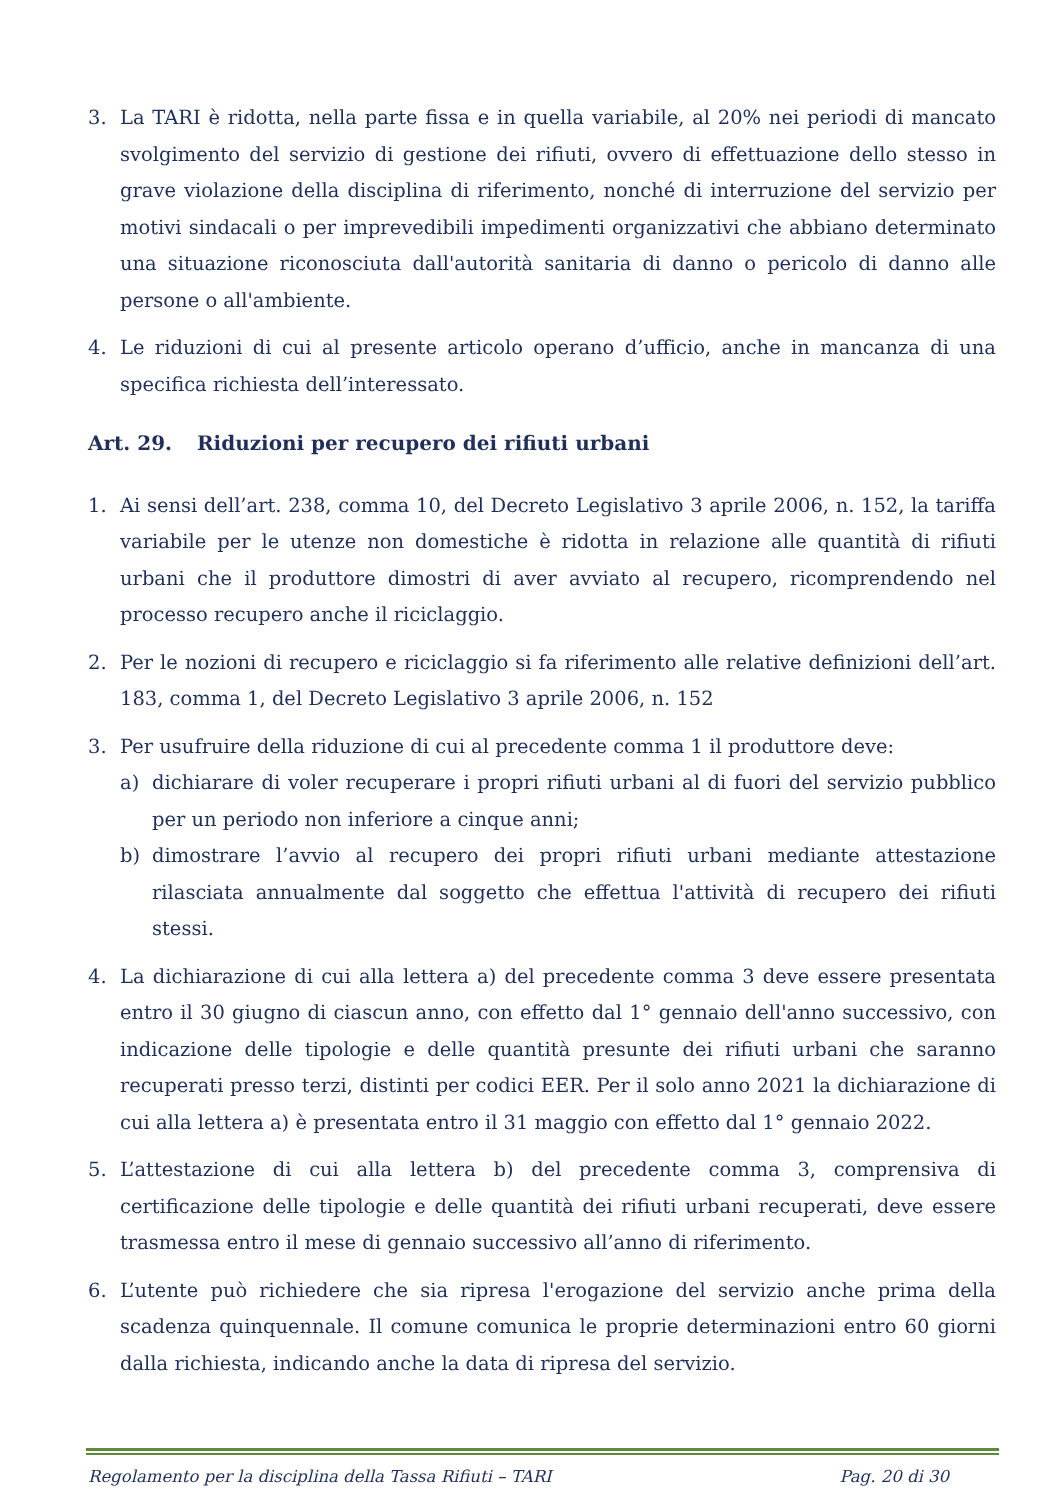3. La TARI è ridotta, nella parte fissa e in quella variabile, al 20% nei periodi di mancato svolgimento del servizio di gestione dei rifiuti, ovvero di effettuazione dello stesso in grave violazione della disciplina di riferimento, nonché di interruzione del servizio per motivi sindacali o per imprevedibili impedimenti organizzativi che abbiano determinato una situazione riconosciuta dall'autorità sanitaria di danno o pericolo di danno alle persone o all'ambiente.
4. Le riduzioni di cui al presente articolo operano d’ufficio, anche in mancanza di una specifica richiesta dell’interessato.
Art. 29. Riduzioni per recupero dei rifiuti urbani
1. Ai sensi dell’art. 238, comma 10, del Decreto Legislativo 3 aprile 2006, n. 152, la tariffa variabile per le utenze non domestiche è ridotta in relazione alle quantità di rifiuti urbani che il produttore dimostri di aver avviato al recupero, ricomprendendo nel processo recupero anche il riciclaggio.
2. Per le nozioni di recupero e riciclaggio si fa riferimento alle relative definizioni dell’art. 183, comma 1, del Decreto Legislativo 3 aprile 2006, n. 152
3. Per usufruire della riduzione di cui al precedente comma 1 il produttore deve:
a) dichiarare di voler recuperare i propri rifiuti urbani al di fuori del servizio pubblico per un periodo non inferiore a cinque anni;
b) dimostrare l’avvio al recupero dei propri rifiuti urbani mediante attestazione rilasciata annualmente dal soggetto che effettua l'attività di recupero dei rifiuti stessi.
4. La dichiarazione di cui alla lettera a) del precedente comma 3 deve essere presentata entro il 30 giugno di ciascun anno, con effetto dal 1° gennaio dell'anno successivo, con indicazione delle tipologie e delle quantità presunte dei rifiuti urbani che saranno recuperati presso terzi, distinti per codici EER. Per il solo anno 2021 la dichiarazione di cui alla lettera a) è presentata entro il 31 maggio con effetto dal 1° gennaio 2022.
5. L’attestazione di cui alla lettera b) del precedente comma 3, comprensiva di certificazione delle tipologie e delle quantità dei rifiuti urbani recuperati, deve essere trasmessa entro il mese di gennaio successivo all’anno di riferimento.
6. L’utente può richiedere che sia ripresa l'erogazione del servizio anche prima della scadenza quinquennale. Il comune comunica le proprie determinazioni entro 60 giorni dalla richiesta, indicando anche la data di ripresa del servizio.
Regolamento per la disciplina della Tassa Rifiuti – TARI Pag. 20 di 30